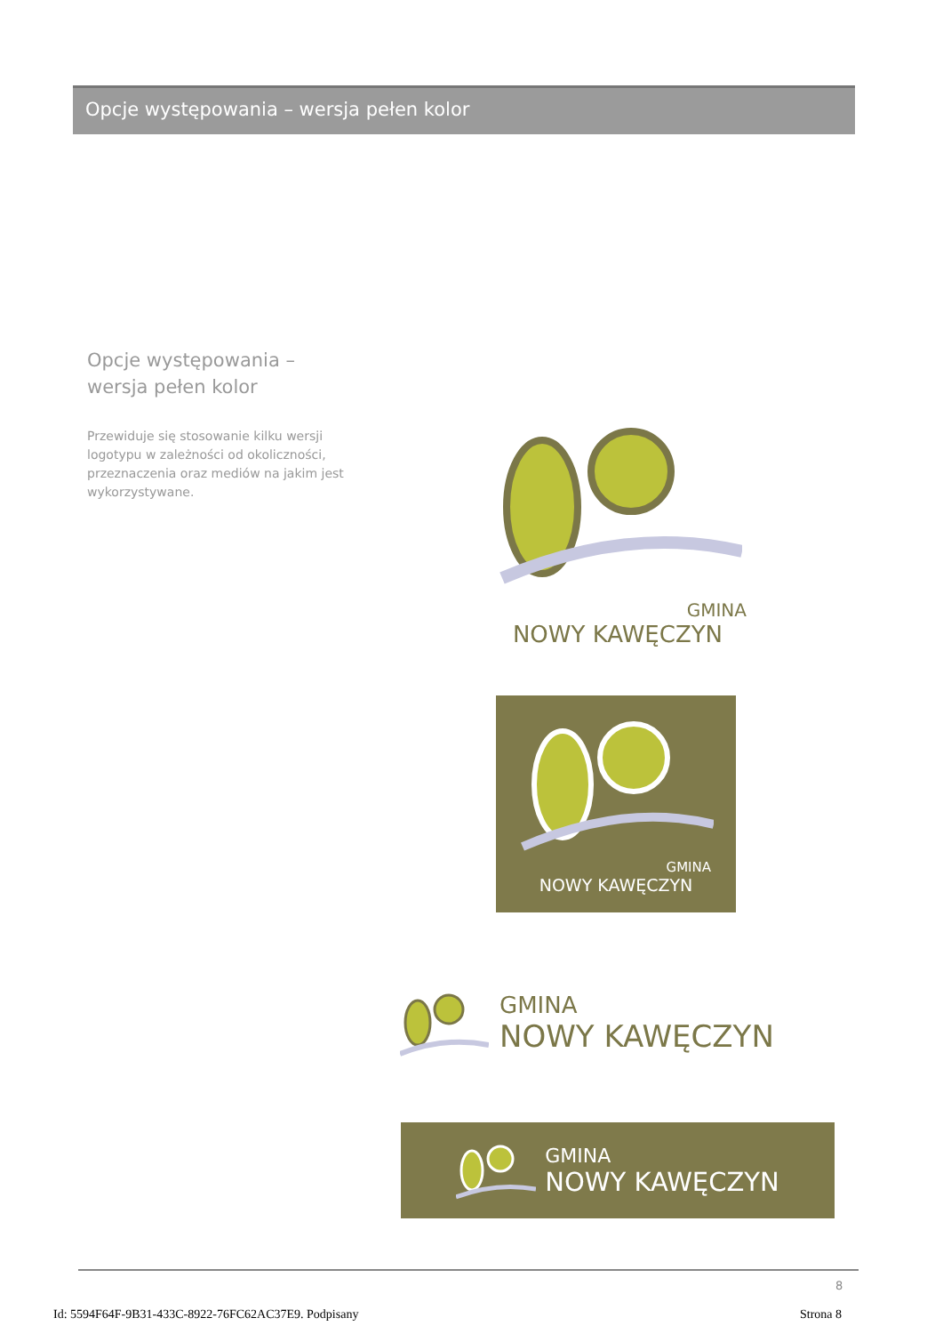Opcje występowania – wersja pełen kolor
Opcje występowania – wersja pełen kolor
Przewiduje się stosowanie kilku wersji logotypu w zależności od okoliczności, przeznaczenia oraz mediów na jakim jest wykorzystywane.
GMINA
NOWY KAWĘCZYN
GMINA
NOWY KAWĘCZYN
GMINA
NOWY KAWĘCZYN
GMINA
NOWY KAWĘCZYN
8
Id: 5594F64F-9B31-433C-8922-76FC62AC37E9. Podpisany
Strona 8